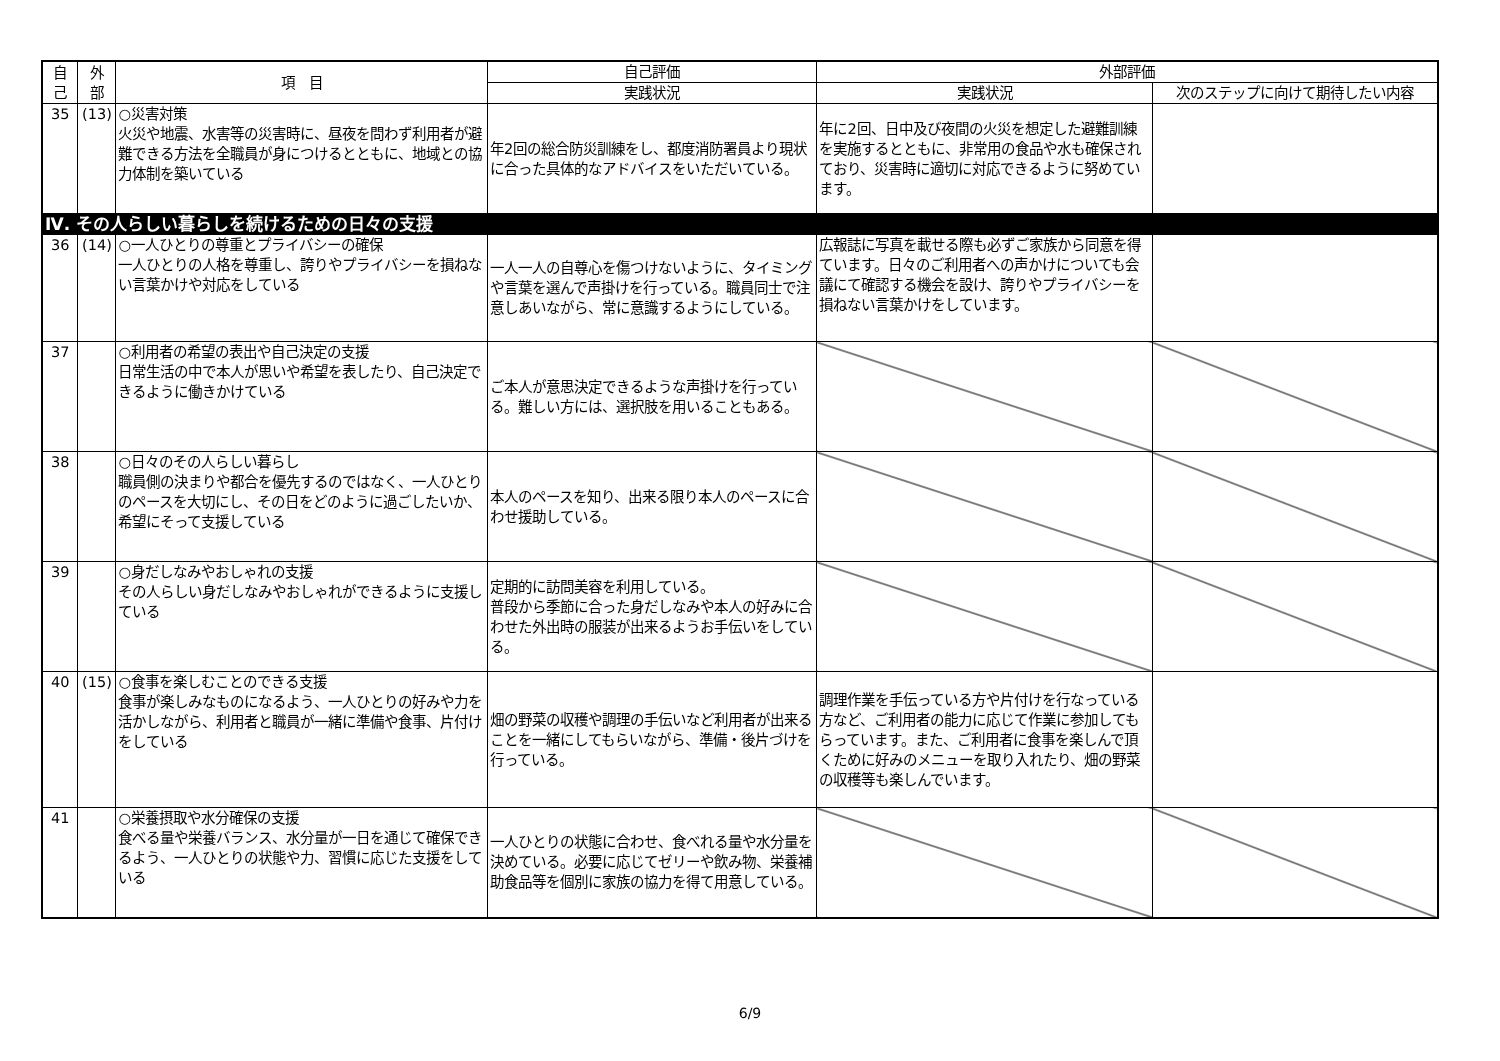| 自 己 | 外 部 | 項 目 | 自己評価 | 外部評価 | |
| --- | --- | --- | --- | --- | --- |
| | | | 実践状況 | 実践状況 | 次のステップに向けて期待したい内容 |
| 35 | (13) | ○災害対策 火災や地震、水害等の災害時に、昼夜を問わず利用者が避難できる方法を全職員が身につけるとともに、地域との協力体制を築いている | 年2回の総合防災訓練をし、都度消防署員より現状に合った具体的なアドバイスをいただいている。 | 年に2回、日中及び夜間の火災を想定した避難訓練を実施するとともに、非常用の食品や水も確保されており、災害時に適切に対応できるように努めています。 | |
| Ⅳ. その人らしい暮らしを続けるための日々の支援 | | | | | |
| 36 | (14) | ○一人ひとりの尊重とプライバシーの確保 一人ひとりの人格を尊重し、誇りやプライバシーを損ねない言葉かけや対応をしている | 一人一人の自尊心を傷つけないように、タイミングや言葉を選んで声掛けを行っている。職員同士で注意しあいながら、常に意識するようにしている。 | 広報誌に写真を載せる際も必ずご家族から同意を得ています。日々のご利用者への声かけについても会議にて確認する機会を設け、誇りやプライバシーを損ねない言葉かけをしています。 | |
| 37 | | ○利用者の希望の表出や自己決定の支援 日常生活の中で本人が思いや希望を表したり、自己決定できるように働きかけている | ご本人が意思決定できるような声掛けを行っている。難しい方には、選択肢を用いることもある。 | | |
| 38 | | ○日々のその人らしい暮らし 職員側の決まりや都合を優先するのではなく、一人ひとりのペースを大切にし、その日をどのように過ごしたいか、希望にそって支援している | 本人のペースを知り、出来る限り本人のペースに合わせ援助している。 | | |
| 39 | | ○身だしなみやおしゃれの支援 その人らしい身だしなみやおしゃれができるように支援している | 定期的に訪問美容を利用している。 普段から季節に合った身だしなみや本人の好みに合わせた外出時の服装が出来るようお手伝いをしている。 | | |
| 40 | (15) | ○食事を楽しむことのできる支援 食事が楽しみなものになるよう、一人ひとりの好みや力を活かしながら、利用者と職員が一緒に準備や食事、片付けをしている | 畑の野菜の収穫や調理の手伝いなど利用者が出来ることを一緒にしてもらいながら、準備・後片づけを行っている。 | 調理作業を手伝っている方や片付けを行なっている方など、ご利用者の能力に応じて作業に参加してもらっています。また、ご利用者に食事を楽しんで頂くために好みのメニューを取り入れたり、畑の野菜の収穫等も楽しんでいます。 | |
| 41 | | ○栄養摂取や水分確保の支援 食べる量や栄養バランス、水分量が一日を通じて確保できるよう、一人ひとりの状態や力、習慣に応じた支援をしている | 一人ひとりの状態に合わせ、食べれる量や水分量を決めている。必要に応じてゼリーや飲み物、栄養補助食品等を個別に家族の協力を得て用意している。 | | |
6/9